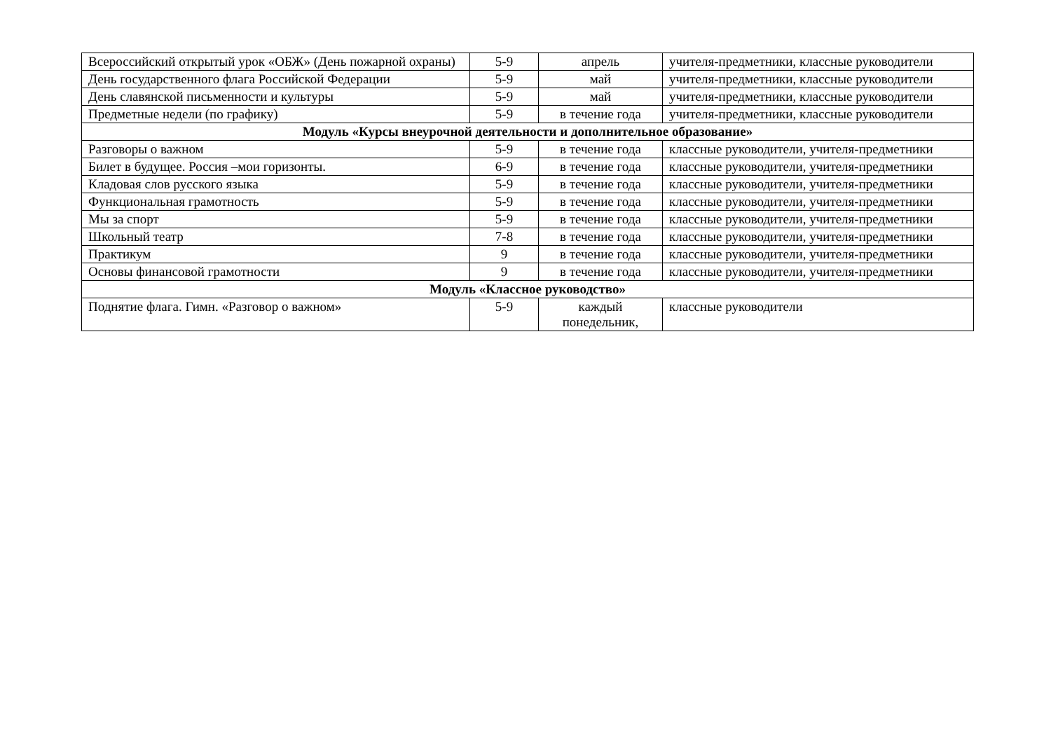| Всероссийский открытый урок «ОБЖ» (День пожарной охраны) | 5-9 | апрель | учителя-предметники, классные руководители |
| День государственного флага Российской Федерации | 5-9 | май | учителя-предметники, классные руководители |
| День славянской письменности и культуры | 5-9 | май | учителя-предметники, классные руководители |
| Предметные недели (по графику) | 5-9 | в течение года | учителя-предметники, классные руководители |
| Модуль «Курсы внеурочной деятельности и дополнительное образование» | | | |
| Разговоры о важном | 5-9 | в течение года | классные руководители, учителя-предметники |
| Билет в будущее. Россия –мои горизонты. | 6-9 | в течение года | классные руководители, учителя-предметники |
| Кладовая слов русского языка | 5-9 | в течение года | классные руководители, учителя-предметники |
| Функциональная грамотность | 5-9 | в течение года | классные руководители, учителя-предметники |
| Мы за спорт | 5-9 | в течение года | классные руководители, учителя-предметники |
| Школьный театр | 7-8 | в течение года | классные руководители, учителя-предметники |
| Практикум | 9 | в течение года | классные руководители, учителя-предметники |
| Основы финансовой грамотности | 9 | в течение года | классные руководители, учителя-предметники |
| Модуль «Классное руководство» | | | |
| Поднятие флага. Гимн. «Разговор о важном» | 5-9 | каждый понедельник, | классные руководители |